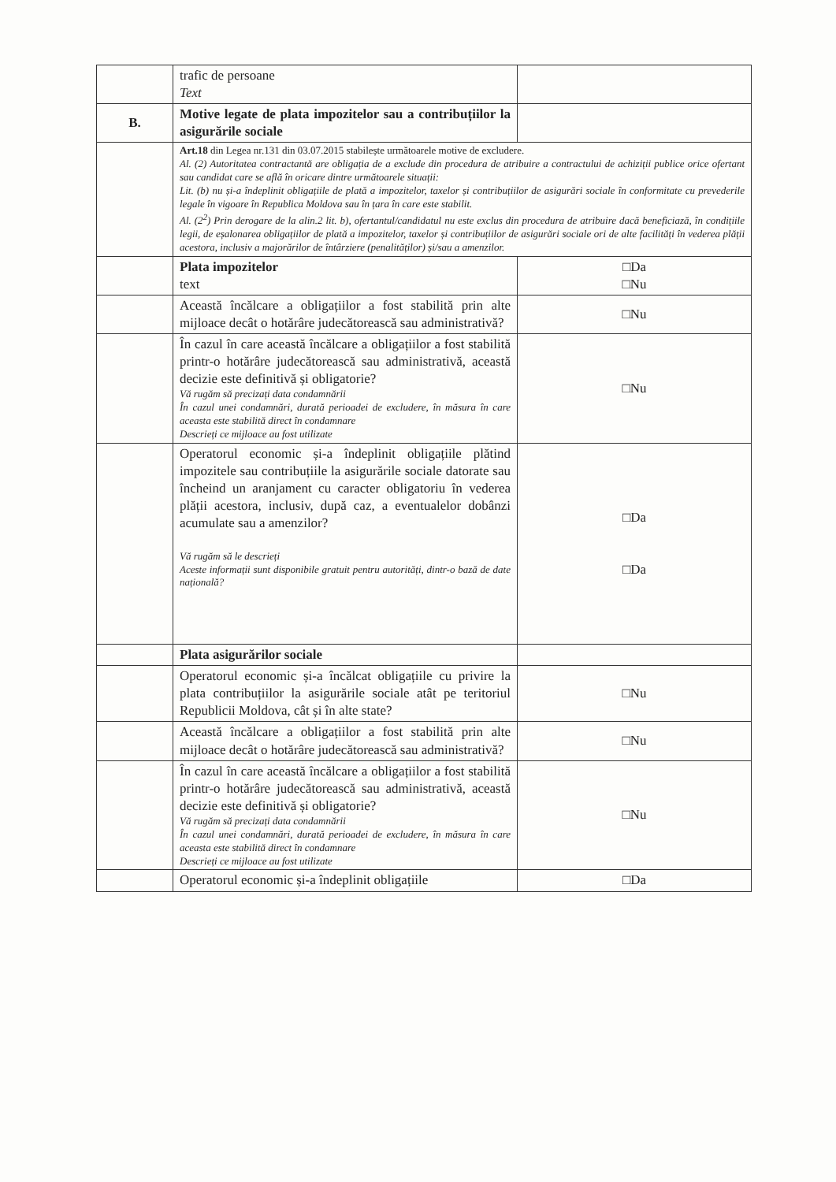| | trafic de persoane Text | |
| B. | Motive legate de plata impozitelor sau a contribuțiilor la asigurările sociale | |
| | Art.18 din Legea nr.131 din 03.07.2015 stabilește următoarele motive de excludere. Al. (2) Autoritatea contractantă are obligația de a exclude din procedura de atribuire a contractului de achiziții publice orice ofertant sau candidat care se află în oricare dintre următoarele situații: Lit. (b) nu și-a îndeplinit obligațiile de plată a impozitelor, taxelor și contribuțiilor de asigurări sociale în conformitate cu prevederile legale în vigoare în Republica Moldova sau în țara în care este stabilit. Al. (2<sup>2</sup>) Prin derogare de la alin.2 lit. b), ofertantul/candidatul nu este exclus din procedura de atribuire dacă beneficiază, în condițiile legii, de eșalonarea obligațiilor de plată a impozitelor, taxelor și contribuțiilor de asigurări sociale ori de alte facilități în vederea plății acestora, inclusiv a majorărilor de întârziere (penalităților) și/sau a amenzilor. | |
| | Plata impozitelor text | □Da □Nu |
| | Această încălcare a obligațiilor a fost stabilită prin alte mijloace decât o hotărâre judecătorească sau administrativă? | □Nu |
| | În cazul în care această încălcare a obligațiilor a fost stabilită printr-o hotărâre judecătorească sau administrativă, această decizie este definitivă și obligatorie? Vă rugăm să precizați data condamnării În cazul unei condamnări, durată perioadei de excludere, în măsura în care aceasta este stabilită direct în condamnare Descrieți ce mijloace au fost utilizate | □Nu |
| | Operatorul economic și-a îndeplinit obligațiile plătind impozitele sau contribuțiile la asigurările sociale datorate sau încheind un aranjament cu caracter obligatoriu în vederea plății acestora, inclusiv, după caz, a eventualelor dobânzi acumulate sau a amenzilor? Vă rugăm să le descrieți Aceste informații sunt disponibile gratuit pentru autorități, dintr-o bază de date națională? | □Da □Da |
| | Plata asigurărilor sociale | |
| | Operatorul economic și-a încălcat obligațiile cu privire la plata contribuțiilor la asigurările sociale atât pe teritoriul Republicii Moldova, cât și în alte state? | □Nu |
| | Această încălcare a obligațiilor a fost stabilită prin alte mijloace decât o hotărâre judecătorească sau administrativă? | □Nu |
| | În cazul în care această încălcare a obligațiilor a fost stabilită printr-o hotărâre judecătorească sau administrativă, această decizie este definitivă și obligatorie? Vă rugăm să precizați data condamnării În cazul unei condamnări, durată perioadei de excludere, în măsura în care aceasta este stabilită direct în condamnare Descrieți ce mijloace au fost utilizate | □Nu |
| | Operatorul economic și-a îndeplinit obligațiile | □Da |